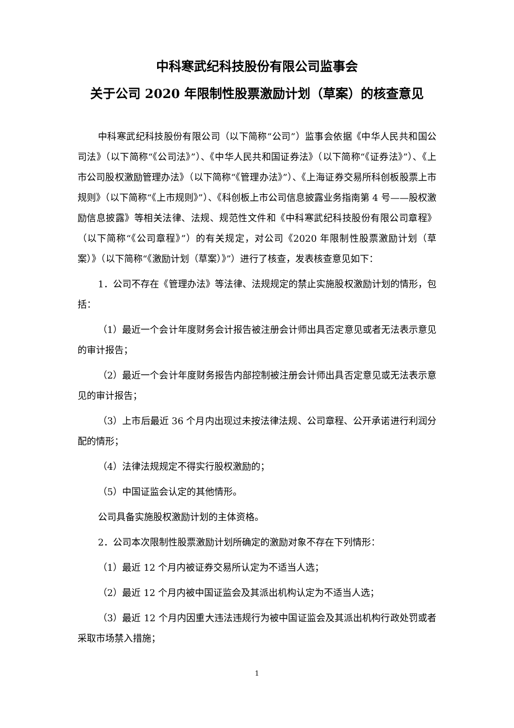中科寒武纪科技股份有限公司监事会
关于公司 2020 年限制性股票激励计划（草案）的核查意见
中科寒武纪科技股份有限公司（以下简称“公司”）监事会依据《中华人民共和国公司法》（以下简称“《公司法》”）、《中华人民共和国证券法》（以下简称“《证券法》”）、《上市公司股权激励管理办法》（以下简称“《管理办法》”）、《上海证券交易所科创板股票上市规则》（以下简称“《上市规则》”）、《科创板上市公司信息披露业务指南第 4 号——股权激励信息披露》等相关法律、法规、规范性文件和《中科寒武纪科技股份有限公司章程》（以下简称“《公司章程》”）的有关规定，对公司《2020 年限制性股票激励计划（草案）》（以下简称“《激励计划（草案）》”）进行了核查，发表核查意见如下：
1．公司不存在《管理办法》等法律、法规规定的禁止实施股权激励计划的情形，包括：
（1）最近一个会计年度财务会计报告被注册会计师出具否定意见或者无法表示意见的审计报告；
（2）最近一个会计年度财务报告内部控制被注册会计师出具否定意见或无法表示意见的审计报告；
（3）上市后最近 36 个月内出现过未按法律法规、公司章程、公开承诺进行利润分配的情形；
（4）法律法规规定不得实行股权激励的；
（5）中国证监会认定的其他情形。
公司具备实施股权激励计划的主体资格。
2．公司本次限制性股票激励计划所确定的激励对象不存在下列情形：
（1）最近 12 个月内被证券交易所认定为不适当人选；
（2）最近 12 个月内被中国证监会及其派出机构认定为不适当人选；
（3）最近 12 个月内因重大违法违规行为被中国证监会及其派出机构行政处罚或者采取市场禁入措施；
1